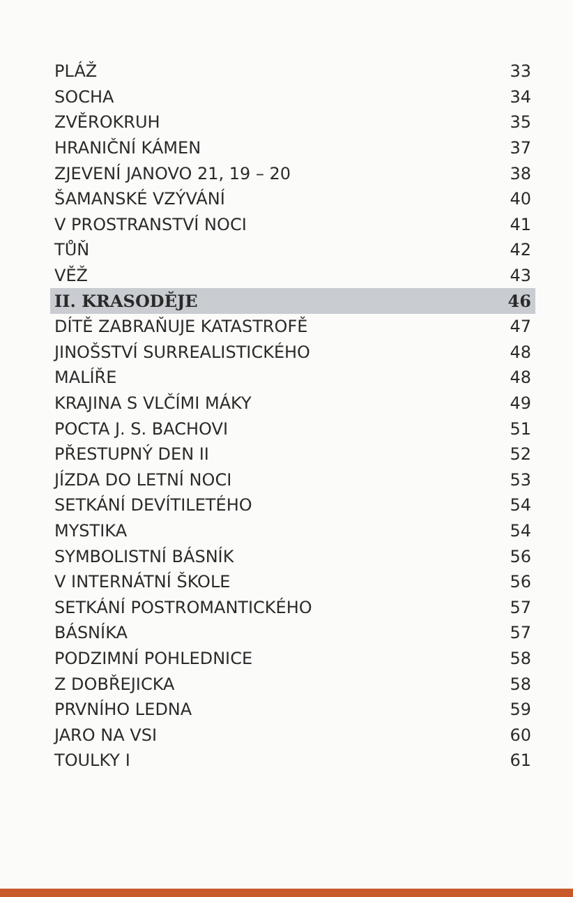| PLÁŽ | 33 |
| SOCHA | 34 |
| ZVĚROKRUH | 35 |
| HRANIČNÍ KÁMEN | 37 |
| ZJEVENÍ JANOVO 21, 19 – 20 | 38 |
| ŠAMANSKÉ VZÝVÁNÍ | 40 |
| V PROSTRANSTVÍ NOCI | 41 |
| TŮŇ | 42 |
| VĚŽ | 43 |
| II. KRASODĚJE | 46 |
| DÍTĚ ZABRAŇUJE KATASTROFĚ | 47 |
| JINOŠSTVÍ SURREALISTICKÉHO | 48 |
| MALÍŘE | 48 |
| KRAJINA S VLČÍMI MÁKY | 49 |
| POCTA J. S. BACHOVI | 51 |
| PŘESTUPNÝ DEN II | 52 |
| JÍZDA DO LETNÍ NOCI | 53 |
| SETKÁNÍ DEVÍTILETÉHO | 54 |
| MYSTIKA | 54 |
| SYMBOLISTNÍ BÁSNÍK | 56 |
| V INTERNÁTNÍ ŠKOLE | 56 |
| SETKÁNÍ POSTROMANTICKÉHO | 57 |
| BÁSNÍKA | 57 |
| PODZIMNÍ POHLEDNICE | 58 |
| Z DOBŘEJICKA | 58 |
| PRVNÍHO LEDNA | 59 |
| JARO NA VSI | 60 |
| TOULKY I | 61 |